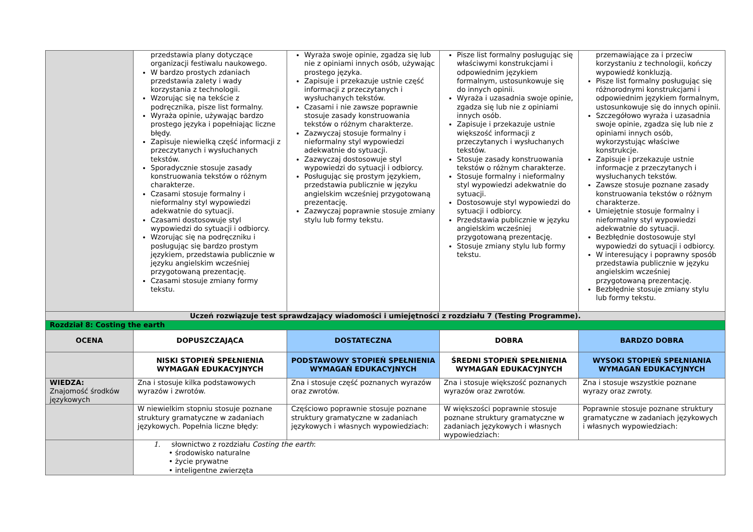| | przedstawia plany dotyczące organizacji festiwalu naukowego. W bardzo prostych zdaniach przedstawia zalety i wady korzystania z technologii. Wzorując się na tekście z podręcznika, pisze list formalny. Wyraża opinie, używając bardzo prostego języka i popełniając liczne błędy. Zapisuje niewielką część informacji z przeczytanych i wysłuchanych tekstów. Sporadycznie stosuje zasady konstruowania tekstów o różnym charakterze. Czasami stosuje formalny i nieformalny styl wypowiedzi adekwatnie do sytuacji. Czasami dostosowuje styl wypowiedzi do sytuacji i odbiorcy. Wzorując się na podręczniku i posługując się bardzo prostym językiem, przedstawia publicznie w języku angielskim wcześniej przygotowaną prezentację. Czasami stosuje zmiany formy tekstu. | Wyraża swoje opinie, zgadza się lub nie z opiniami innych osób, używając prostego języka. Zapisuje i przekazuje ustnie część informacji z przeczytanych i wysłuchanych tekstów. Czasami i nie zawsze poprawnie stosuje zasady konstruowania tekstów o różnym charakterze. Zazwyczaj stosuje formalny i nieformalny styl wypowiedzi adekwatnie do sytuacji. Zazwyczaj dostosowuje styl wypowiedzi do sytuacji i odbiorcy. Posługując się prostym językiem, przedstawia publicznie w języku angielskim wcześniej przygotowaną prezentację. Zazwyczaj poprawnie stosuje zmiany stylu lub formy tekstu. | Pisze list formalny posługując się właściwymi konstrukcjami i odpowiednim językiem formalnym, ustosunkowuje się do innych opinii. Wyraża i uzasadnia swoje opinie, zgadza się lub nie z opiniami innych osób. Zapisuje i przekazuje ustnie większość informacji z przeczytanych i wysłuchanych tekstów. Stosuje zasady konstruowania tekstów o różnym charakterze. Stosuje formalny i nieformalny styl wypowiedzi adekwatnie do sytuacji. Dostosowuje styl wypowiedzi do sytuacji i odbiorcy. Przedstawia publicznie w języku angielskim wcześniej przygotowaną prezentację. Stosuje zmiany stylu lub formy tekstu. | przemawiające za i przeciw korzystaniu z technologii, kończy wypowiedź konkluzją. Pisze list formalny posługując się różnorodnymi konstrukcjami i odpowiednim językiem formalnym, ustosunkowuje się do innych opinii. Szczegółowo wyraża i uzasadnia swoje opinie, zgadza się lub nie z opiniami innych osób, wykorzystując właściwe konstrukcje. Zapisuje i przekazuje ustnie informacje z przeczytanych i wysłuchanych tekstów. Zawsze stosuje poznane zasady konstruowania tekstów o różnym charakterze. Umiejętnie stosuje formalny i nieformalny styl wypowiedzi adekwatnie do sytuacji. Bezbłędnie dostosowuje styl wypowiedzi do sytuacji i odbiorcy. W interesujący i poprawny sposób przedstawia publicznie w języku angielskim wcześniej przygotowaną prezentację. Bezbłędnie stosuje zmiany stylu lub formy tekstu. |
| Uczeń rozwiązuje test sprawdzający wiadomości i umiejętności z rozdziału 7 (Testing Programme). | | | | |
| Rozdział 8: Costing the earth | | | | |
| OCENA | DOPUSZCZAJĄCA | DOSTATECZNA | DOBRA | BARDZO DOBRA |
| | NISKI STOPIEŃ SPEŁNIENIA WYMAGAŃ EDUKACYJNYCH | PODSTAWOWY STOPIEŃ SPEŁNIENIA WYMAGAŃ EDUKACYJNYCH | ŚREDNI STOPIEŃ SPEŁNIENIA WYMAGAŃ EDUKACYJNYCH | WYSOKI STOPIEŃ SPEŁNIANIA WYMAGAŃ EDUKACYJNYCH |
| WIEDZA: Znajomość środków językowych | Zna i stosuje kilka podstawowych wyrazów i zwrotów. | Zna i stosuje część poznanych wyrazów oraz zwrotów. | Zna i stosuje większość poznanych wyrazów oraz zwrotów. | Zna i stosuje wszystkie poznane wyrazy oraz zwroty. |
| | W niewielkim stopniu stosuje poznane struktury gramatyczne w zadaniach językowych. Popełnia liczne błędy: | Częściowo poprawnie stosuje poznane struktury gramatyczne w zadaniach językowych i własnych wypowiedziach: | W większości poprawnie stosuje poznane struktury gramatyczne w zadaniach językowych i własnych wypowiedziach: | Poprawnie stosuje poznane struktury gramatyczne w zadaniach językowych i własnych wypowiedziach: |
| | 1. słownictwo z rozdziału Costing the earth : • środowisko naturalne • życie prywatne • inteligentne zwierzęta | | | |